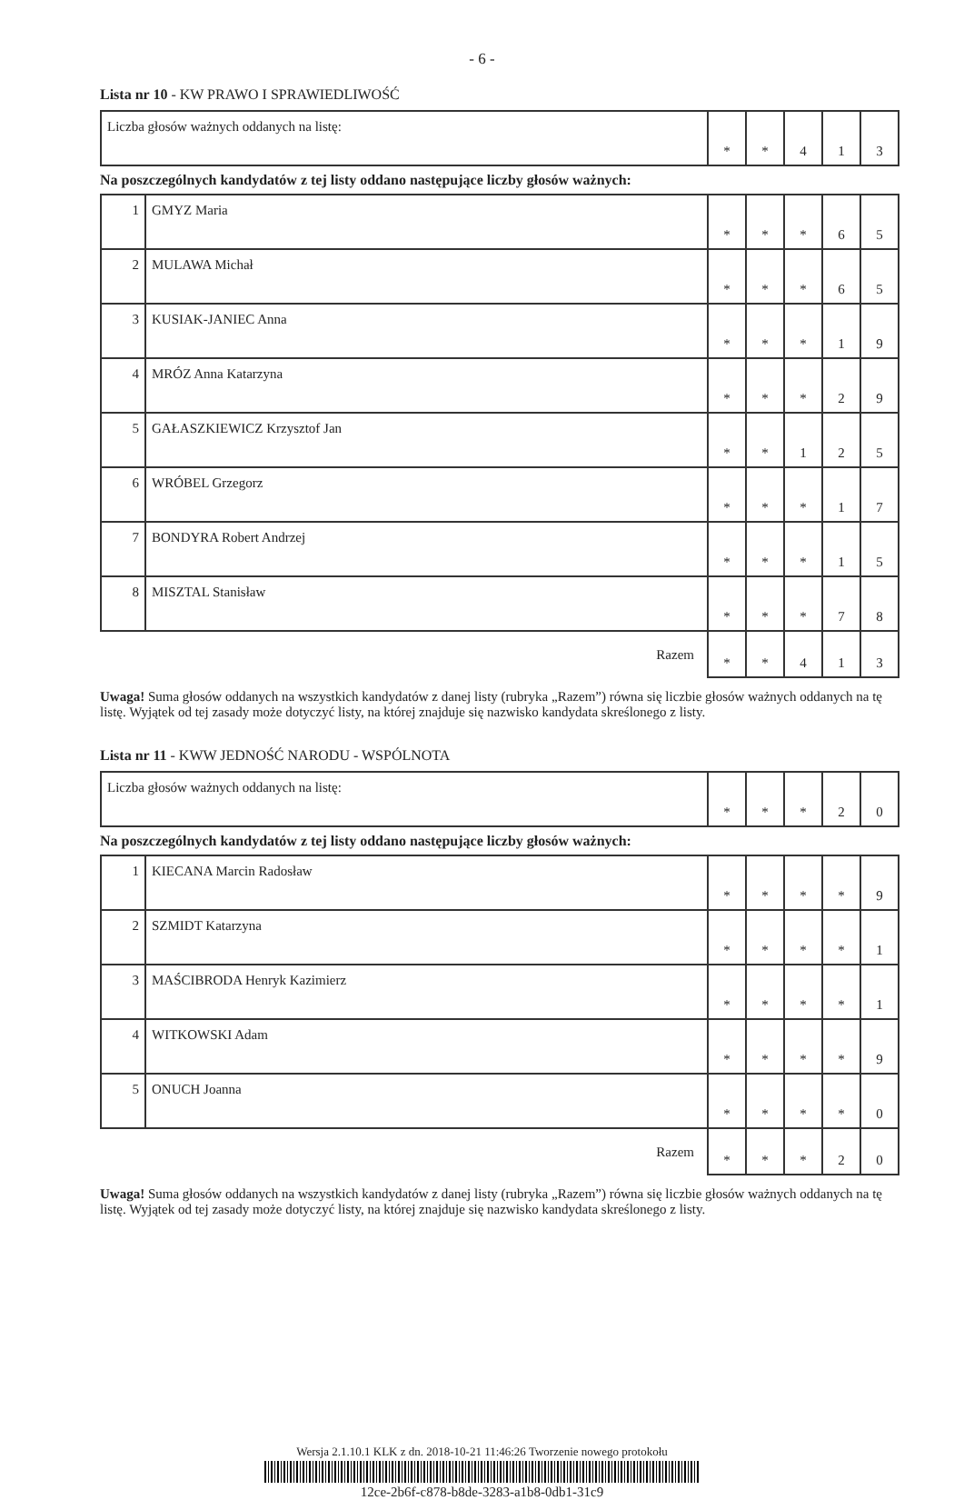- 6 -
Lista nr 10 - KW PRAWO I SPRAWIEDLIWOŚĆ
| Liczba głosów ważnych oddanych na listę: | * | * | 4 | 1 | 3 |
Na poszczególnych kandydatów z tej listy oddano następujące liczby głosów ważnych:
| 1 | GMYZ Maria | * | * | * | 6 | 5 |
| 2 | MULAWA Michał | * | * | * | 6 | 5 |
| 3 | KUSIAK-JANIEC Anna | * | * | * | 1 | 9 |
| 4 | MRÓZ Anna Katarzyna | * | * | * | 2 | 9 |
| 5 | GAŁASZKIEWICZ Krzysztof Jan | * | * | 1 | 2 | 5 |
| 6 | WRÓBEL Grzegorz | * | * | * | 1 | 7 |
| 7 | BONDYRA Robert Andrzej | * | * | * | 1 | 5 |
| 8 | MISZTAL Stanisław | * | * | * | 7 | 8 |
| Razem | | * | * | 4 | 1 | 3 |
Uwaga! Suma głosów oddanych na wszystkich kandydatów z danej listy (rubryka „Razem”) równa się liczbie głosów ważnych oddanych na tę listę. Wyjątek od tej zasady może dotyczyć listy, na której znajduje się nazwisko kandydata skreślonego z listy.
Lista nr 11 - KWW JEDNOŚĆ NARODU - WSPÓLNOTA
| Liczba głosów ważnych oddanych na listę: | * | * | * | 2 | 0 |
Na poszczególnych kandydatów z tej listy oddano następujące liczby głosów ważnych:
| 1 | KIECANA Marcin Radosław | * | * | * | * | 9 |
| 2 | SZMIDT Katarzyna | * | * | * | * | 1 |
| 3 | MAŚCIBRODA Henryk Kazimierz | * | * | * | * | 1 |
| 4 | WITKOWSKI Adam | * | * | * | * | 9 |
| 5 | ONUCH Joanna | * | * | * | * | 0 |
| Razem | | * | * | * | 2 | 0 |
Uwaga! Suma głosów oddanych na wszystkich kandydatów z danej listy (rubryka „Razem”) równa się liczbie głosów ważnych oddanych na tę listę. Wyjątek od tej zasady może dotyczyć listy, na której znajduje się nazwisko kandydata skreślonego z listy.
Wersja 2.1.10.1 KLK z dn. 2018-10-21 11:46:26 Tworzenie nowego protokołu
12ce-2b6f-c878-b8de-3283-a1b8-0db1-31c9